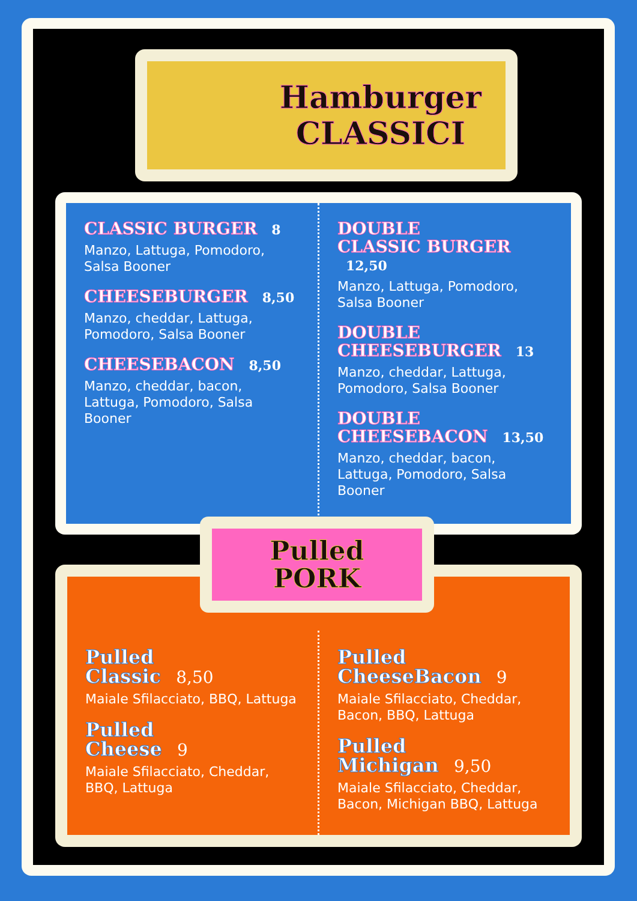Hamburger
CLASSICI
CLASSIC BURGER 8
Manzo, Lattuga, Pomodoro, Salsa Booner
CHEESEBURGER 8,50
Manzo, cheddar, Lattuga, Pomodoro, Salsa Booner
CHEESEBACON 8,50
Manzo, cheddar, bacon, Lattuga, Pomodoro, Salsa Booner
DOUBLE
CLASSIC BURGER 12,50
Manzo, Lattuga, Pomodoro, Salsa Booner
DOUBLE
CHEESEBURGER 13
Manzo, cheddar, Lattuga, Pomodoro, Salsa Booner
DOUBLE
CHEESEBACON 13,50
Manzo, cheddar, bacon, Lattuga, Pomodoro, Salsa Booner
Pulled
Classic 8,50
Maiale Sfilacciato, BBQ, Lattuga
Pulled
Cheese 9
Maiale Sfilacciato, Cheddar, BBQ, Lattuga
Pulled
CheeseBacon 9
Maiale Sfilacciato, Cheddar, Bacon, BBQ, Lattuga
Pulled
Michigan 9,50
Maiale Sfilacciato, Cheddar, Bacon, Michigan BBQ, Lattuga
Pulled
PORK